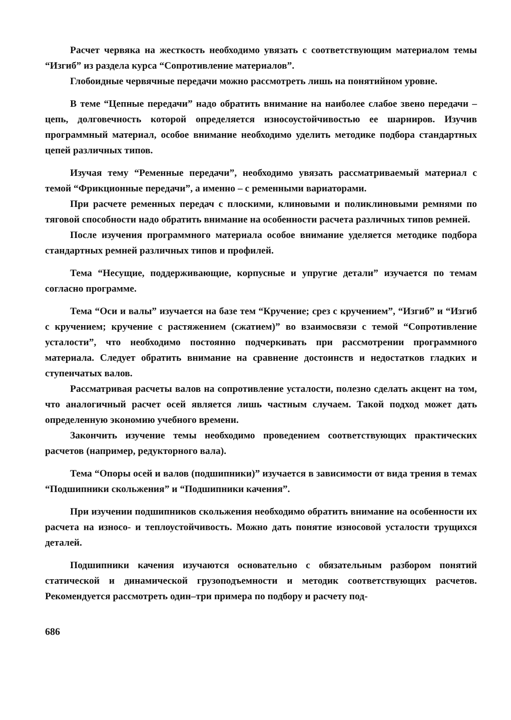Расчет червяка на жесткость необходимо увязать с соответствующим материалом темы “Изгиб” из раздела курса “Сопротивление материалов”.
Глобоидные червячные передачи можно рассмотреть лишь на понятийном уровне.
В теме “Цепные передачи” надо обратить внимание на наиболее слабое звено передачи – цепь, долговечность которой определяется износоустойчивостью ее шарниров. Изучив программный материал, особое внимание необходимо уделить методике подбора стандартных цепей различных типов.
Изучая тему “Ременные передачи”, необходимо увязать рассматриваемый материал с темой “Фрикционные передачи”, а именно – с ременными вариаторами.
При расчете ременных передач с плоскими, клиновыми и поликлиновыми ремнями по тяговой способности надо обратить внимание на особенности расчета различных типов ремней.
После изучения программного материала особое внимание уделяется методике подбора стандартных ремней различных типов и профилей.
Тема “Несущие, поддерживающие, корпусные и упругие детали” изучается по темам согласно программе.
Тема “Оси и валы” изучается на базе тем “Кручение; срез с кручением”, “Изгиб” и “Изгиб с кручением; кручение с растяжением (сжатием)” во взаимосвязи с темой “Сопротивление усталости”, что необходимо постоянно подчеркивать при рассмотрении программного материала. Следует обратить внимание на сравнение достоинств и недостатков гладких и ступенчатых валов.
Рассматривая расчеты валов на сопротивление усталости, полезно сделать акцент на том, что аналогичный расчет осей является лишь частным случаем. Такой подход может дать определенную экономию учебного времени.
Закончить изучение темы необходимо проведением соответствующих практических расчетов (например, редукторного вала).
Тема “Опоры осей и валов (подшипники)” изучается в зависимости от вида трения в темах “Подшипники скольжения” и “Подшипники качения”.
При изучении подшипников скольжения необходимо обратить внимание на особенности их расчета на износо- и теплоустойчивость. Можно дать понятие износовой усталости трущихся деталей.
Подшипники качения изучаются основательно с обязательным разбором понятий статической и динамической грузоподъемности и методик соответствующих расчетов. Рекомендуется рассмотреть один–три примера по подбору и расчету под-
686